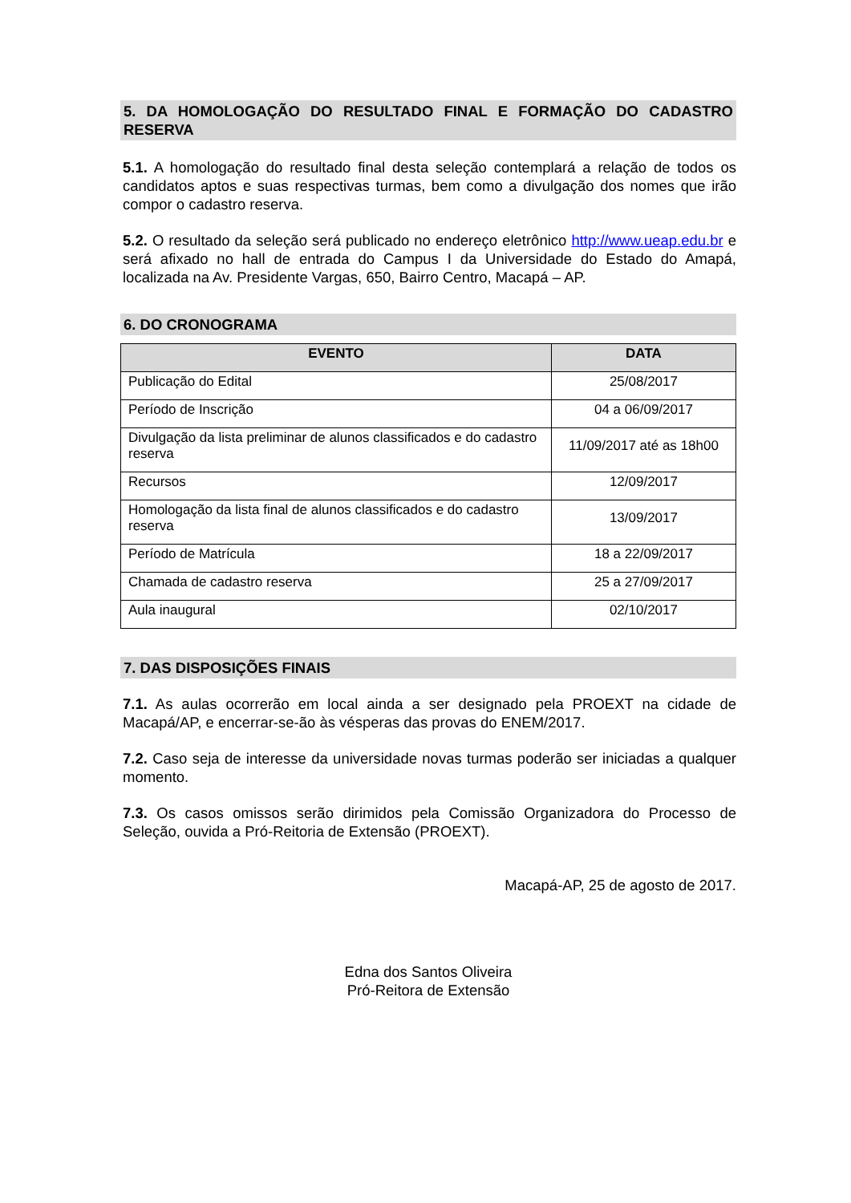5. DA HOMOLOGAÇÃO DO RESULTADO FINAL E FORMAÇÃO DO CADASTRO RESERVA
5.1. A homologação do resultado final desta seleção contemplará a relação de todos os candidatos aptos e suas respectivas turmas, bem como a divulgação dos nomes que irão compor o cadastro reserva.
5.2. O resultado da seleção será publicado no endereço eletrônico http://www.ueap.edu.br e será afixado no hall de entrada do Campus I da Universidade do Estado do Amapá, localizada na Av. Presidente Vargas, 650, Bairro Centro, Macapá – AP.
6. DO CRONOGRAMA
| EVENTO | DATA |
| --- | --- |
| Publicação do Edital | 25/08/2017 |
| Período de Inscrição | 04 a 06/09/2017 |
| Divulgação da lista preliminar de alunos classificados e do cadastro reserva | 11/09/2017 até as 18h00 |
| Recursos | 12/09/2017 |
| Homologação da lista final de alunos classificados e do cadastro reserva | 13/09/2017 |
| Período de Matrícula | 18 a 22/09/2017 |
| Chamada de cadastro reserva | 25 a 27/09/2017 |
| Aula inaugural | 02/10/2017 |
7. DAS DISPOSIÇÕES FINAIS
7.1. As aulas ocorrerão em local ainda a ser designado pela PROEXT na cidade de Macapá/AP, e encerrar-se-ão às vésperas das provas do ENEM/2017.
7.2. Caso seja de interesse da universidade novas turmas poderão ser iniciadas a qualquer momento.
7.3. Os casos omissos serão dirimidos pela Comissão Organizadora do Processo de Seleção, ouvida a Pró-Reitoria de Extensão (PROEXT).
Macapá-AP, 25 de agosto de 2017.
Edna dos Santos Oliveira
Pró-Reitora de Extensão